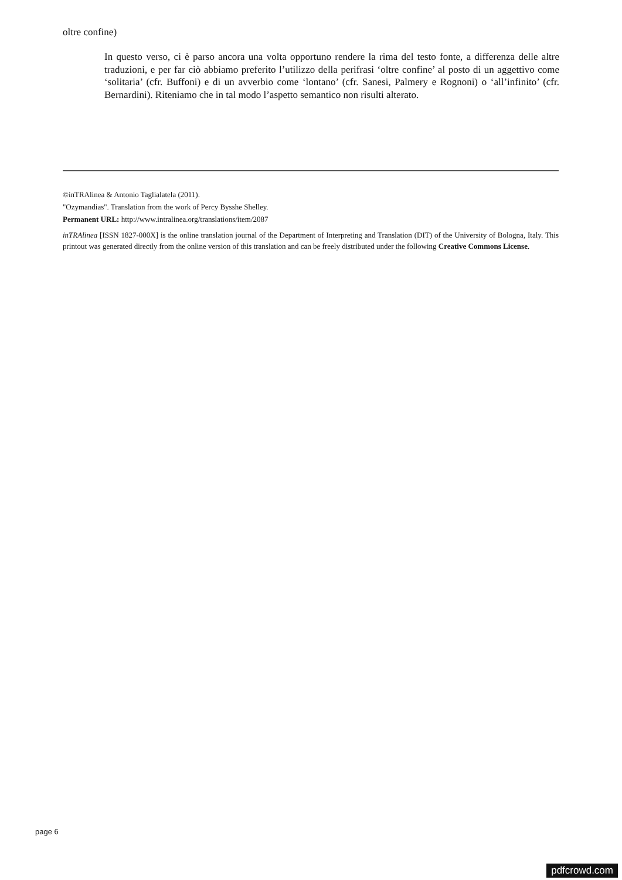oltre confine)
In questo verso, ci è parso ancora una volta opportuno rendere la rima del testo fonte, a differenza delle altre traduzioni, e per far ciò abbiamo preferito l’utilizzo della perifrasi ‘oltre confine’ al posto di un aggettivo come ‘solitaria’ (cfr. Buffoni) e di un avverbio come ‘lontano’ (cfr. Sanesi, Palmery e Rognoni) o ‘all’infinito’ (cfr. Bernardini). Riteniamo che in tal modo l’aspetto semantico non risulti alterato.
©inTRAlinea & Antonio Taglialatela (2011).
"Ozymandias". Translation from the work of Percy Bysshe Shelley.
Permanent URL: http://www.intralinea.org/translations/item/2087
inTRAlinea [ISSN 1827-000X] is the online translation journal of the Department of Interpreting and Translation (DIT) of the University of Bologna, Italy. This printout was generated directly from the online version of this translation and can be freely distributed under the following Creative Commons License.
page 6
pdfcrowd.com